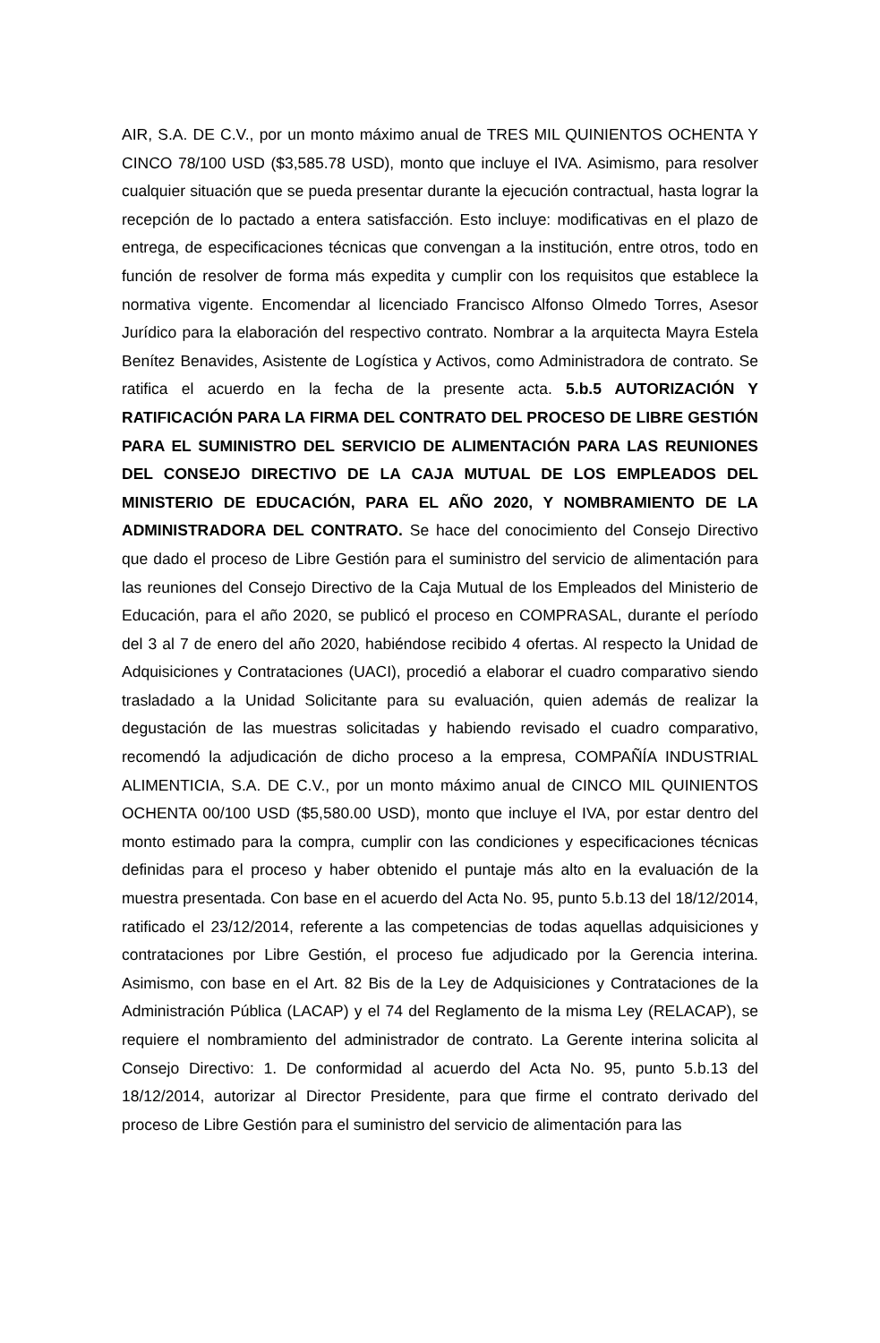AIR, S.A. DE C.V., por un monto máximo anual de TRES MIL QUINIENTOS OCHENTA Y CINCO 78/100 USD ($3,585.78 USD), monto que incluye el IVA. Asimismo, para resolver cualquier situación que se pueda presentar durante la ejecución contractual, hasta lograr la recepción de lo pactado a entera satisfacción. Esto incluye: modificativas en el plazo de entrega, de especificaciones técnicas que convengan a la institución, entre otros, todo en función de resolver de forma más expedita y cumplir con los requisitos que establece la normativa vigente. Encomendar al licenciado Francisco Alfonso Olmedo Torres, Asesor Jurídico para la elaboración del respectivo contrato. Nombrar a la arquitecta Mayra Estela Benítez Benavides, Asistente de Logística y Activos, como Administradora de contrato. Se ratifica el acuerdo en la fecha de la presente acta. 5.b.5 AUTORIZACIÓN Y RATIFICACIÓN PARA LA FIRMA DEL CONTRATO DEL PROCESO DE LIBRE GESTIÓN PARA EL SUMINISTRO DEL SERVICIO DE ALIMENTACIÓN PARA LAS REUNIONES DEL CONSEJO DIRECTIVO DE LA CAJA MUTUAL DE LOS EMPLEADOS DEL MINISTERIO DE EDUCACIÓN, PARA EL AÑO 2020, Y NOMBRAMIENTO DE LA ADMINISTRADORA DEL CONTRATO. Se hace del conocimiento del Consejo Directivo que dado el proceso de Libre Gestión para el suministro del servicio de alimentación para las reuniones del Consejo Directivo de la Caja Mutual de los Empleados del Ministerio de Educación, para el año 2020, se publicó el proceso en COMPRASAL, durante el período del 3 al 7 de enero del año 2020, habiéndose recibido 4 ofertas. Al respecto la Unidad de Adquisiciones y Contrataciones (UACI), procedió a elaborar el cuadro comparativo siendo trasladado a la Unidad Solicitante para su evaluación, quien además de realizar la degustación de las muestras solicitadas y habiendo revisado el cuadro comparativo, recomendó la adjudicación de dicho proceso a la empresa, COMPAÑÍA INDUSTRIAL ALIMENTICIA, S.A. DE C.V., por un monto máximo anual de CINCO MIL QUINIENTOS OCHENTA 00/100 USD ($5,580.00 USD), monto que incluye el IVA, por estar dentro del monto estimado para la compra, cumplir con las condiciones y especificaciones técnicas definidas para el proceso y haber obtenido el puntaje más alto en la evaluación de la muestra presentada. Con base en el acuerdo del Acta No. 95, punto 5.b.13 del 18/12/2014, ratificado el 23/12/2014, referente a las competencias de todas aquellas adquisiciones y contrataciones por Libre Gestión, el proceso fue adjudicado por la Gerencia interina. Asimismo, con base en el Art. 82 Bis de la Ley de Adquisiciones y Contrataciones de la Administración Pública (LACAP) y el 74 del Reglamento de la misma Ley (RELACAP), se requiere el nombramiento del administrador de contrato. La Gerente interina solicita al Consejo Directivo: 1. De conformidad al acuerdo del Acta No. 95, punto 5.b.13 del 18/12/2014, autorizar al Director Presidente, para que firme el contrato derivado del proceso de Libre Gestión para el suministro del servicio de alimentación para las